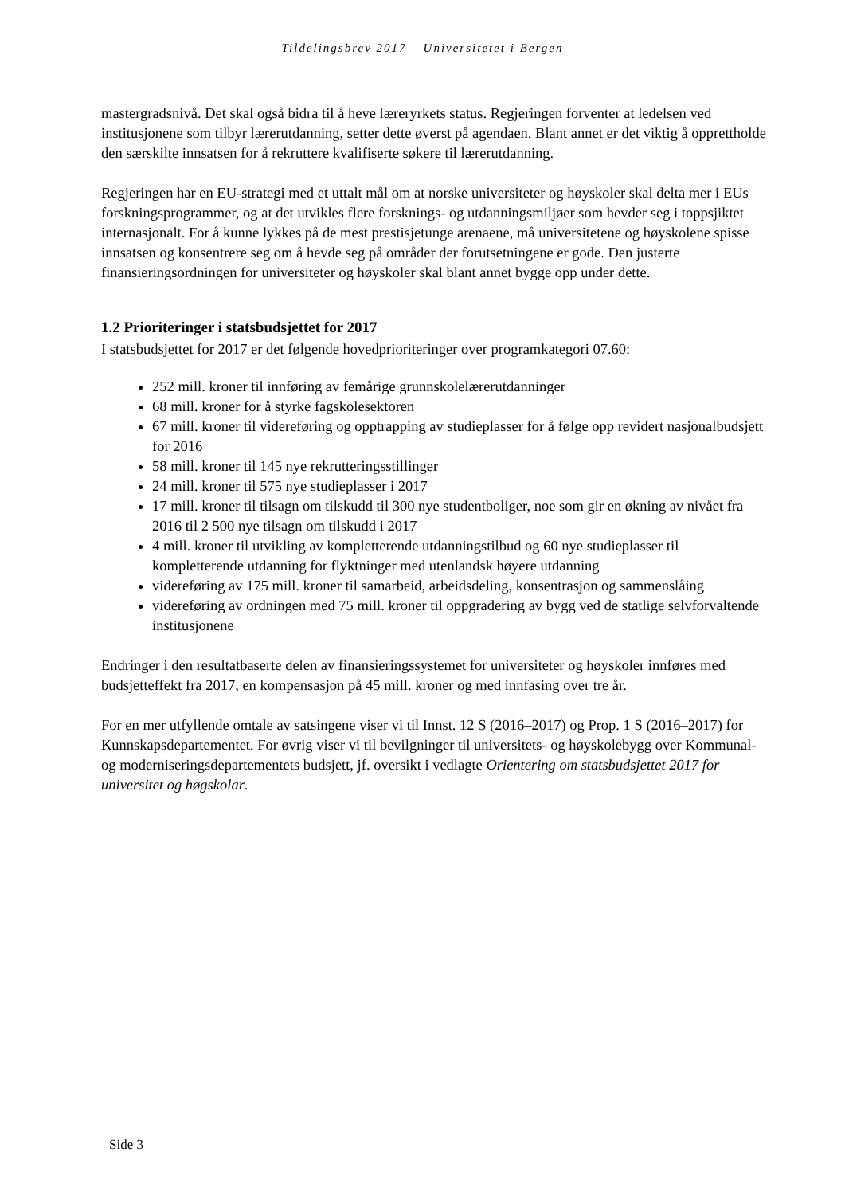Tildelingsbrev 2017 – Universitetet i Bergen
mastergradsnivå. Det skal også bidra til å heve læreryrkets status. Regjeringen forventer at ledelsen ved institusjonene som tilbyr lærerutdanning, setter dette øverst på agendaen. Blant annet er det viktig å opprettholde den særskilte innsatsen for å rekruttere kvalifiserte søkere til lærerutdanning.
Regjeringen har en EU-strategi med et uttalt mål om at norske universiteter og høyskoler skal delta mer i EUs forskningsprogrammer, og at det utvikles flere forsknings- og utdanningsmiljøer som hevder seg i toppsjiktet internasjonalt. For å kunne lykkes på de mest prestisjetunge arenaene, må universitetene og høyskolene spisse innsatsen og konsentrere seg om å hevde seg på områder der forutsetningene er gode. Den justerte finansieringsordningen for universiteter og høyskoler skal blant annet bygge opp under dette.
1.2 Prioriteringer i statsbudsjettet for 2017
I statsbudsjettet for 2017 er det følgende hovedprioriteringer over programkategori 07.60:
252 mill. kroner til innføring av femårige grunnskolelærerutdanninger
68 mill. kroner for å styrke fagskolesektoren
67 mill. kroner til videreføring og opptrapping av studieplasser for å følge opp revidert nasjonalbudsjett for 2016
58 mill. kroner til 145 nye rekrutteringsstillinger
24 mill. kroner til 575 nye studieplasser i 2017
17 mill. kroner til tilsagn om tilskudd til 300 nye studentboliger, noe som gir en økning av nivået fra 2016 til 2 500 nye tilsagn om tilskudd i 2017
4 mill. kroner til utvikling av kompletterende utdanningstilbud og 60 nye studieplasser til kompletterende utdanning for flyktninger med utenlandsk høyere utdanning
videreføring av 175 mill. kroner til samarbeid, arbeidsdeling, konsentrasjon og sammenslåing
videreføring av ordningen med 75 mill. kroner til oppgradering av bygg ved de statlige selvforvaltende institusjonene
Endringer i den resultatbaserte delen av finansieringssystemet for universiteter og høyskoler innføres med budsjetteffekt fra 2017, en kompensasjon på 45 mill. kroner og med innfasing over tre år.
For en mer utfyllende omtale av satsingene viser vi til Innst. 12 S (2016–2017) og Prop. 1 S (2016–2017) for Kunnskapsdepartementet. For øvrig viser vi til bevilgninger til universitets- og høyskolebygg over Kommunal- og moderniseringsdepartementets budsjett, jf. oversikt i vedlagte Orientering om statsbudsjettet 2017 for universitet og høgskolar.
Side 3